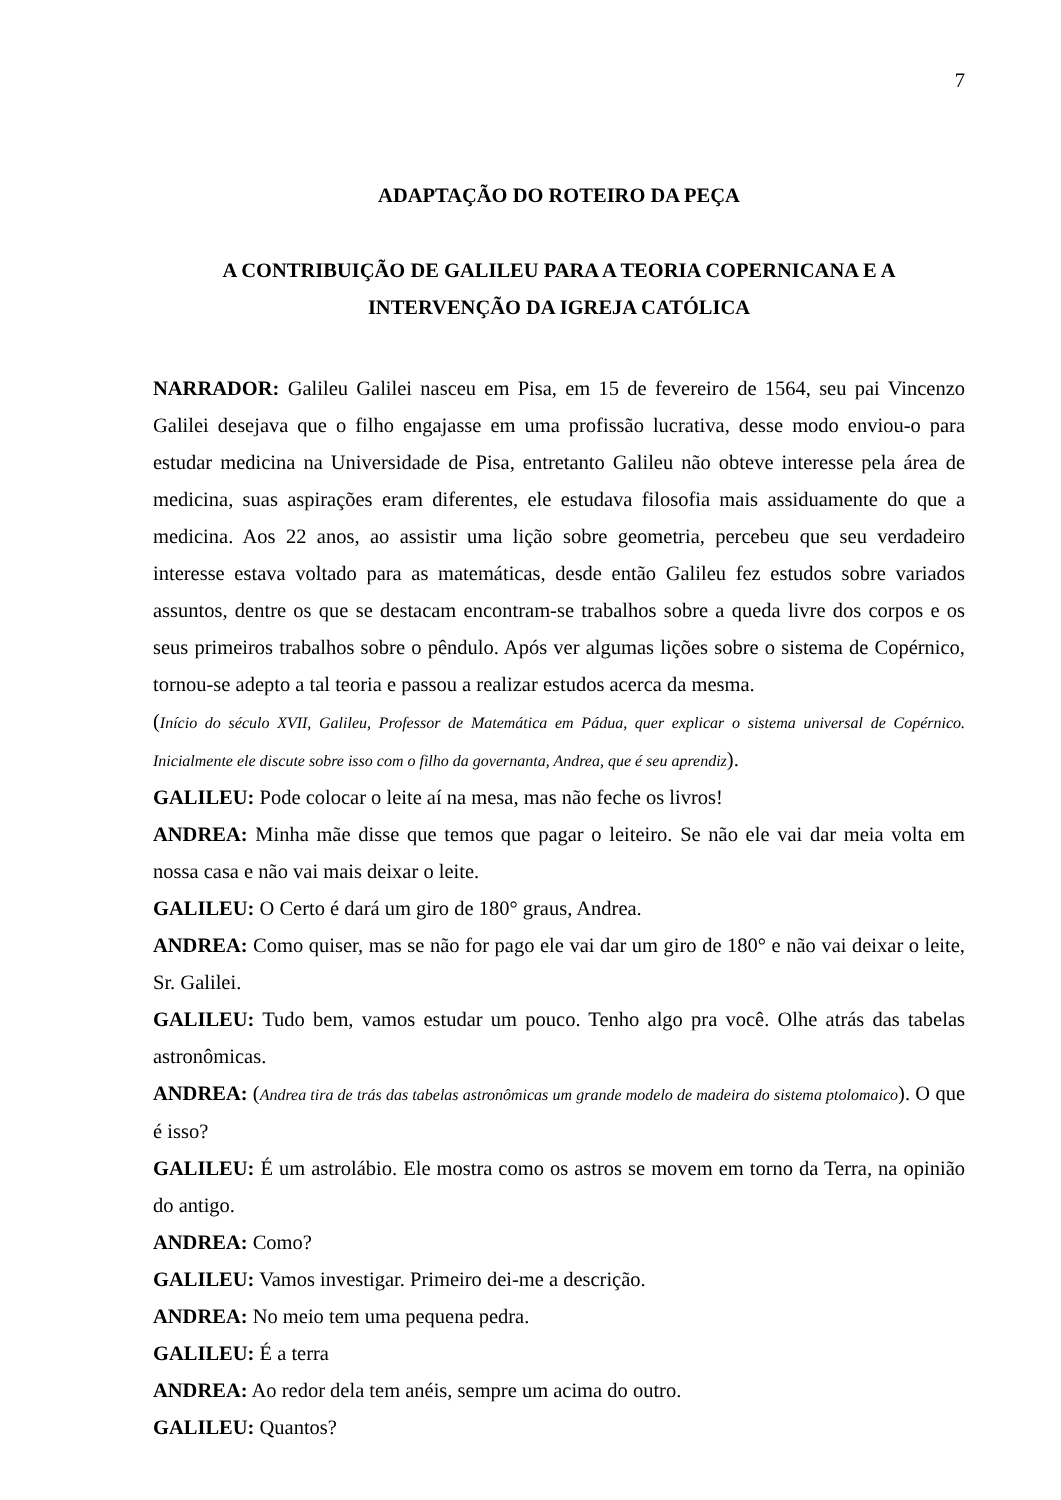7
ADAPTAÇÃO DO ROTEIRO DA PEÇA
A CONTRIBUIÇÃO DE GALILEU PARA A TEORIA COPERNICANA E A INTERVENÇÃO DA IGREJA CATÓLICA
NARRADOR: Galileu Galilei nasceu em Pisa, em 15 de fevereiro de 1564, seu pai Vincenzo Galilei desejava que o filho engajasse em uma profissão lucrativa, desse modo enviou-o para estudar medicina na Universidade de Pisa, entretanto Galileu não obteve interesse pela área de medicina, suas aspirações eram diferentes, ele estudava filosofia mais assiduamente do que a medicina. Aos 22 anos, ao assistir uma lição sobre geometria, percebeu que seu verdadeiro interesse estava voltado para as matemáticas, desde então Galileu fez estudos sobre variados assuntos, dentre os que se destacam encontram-se trabalhos sobre a queda livre dos corpos e os seus primeiros trabalhos sobre o pêndulo. Após ver algumas lições sobre o sistema de Copérnico, tornou-se adepto a tal teoria e passou a realizar estudos acerca da mesma.
(Início do século XVII, Galileu, Professor de Matemática em Pádua, quer explicar o sistema universal de Copérnico. Inicialmente ele discute sobre isso com o filho da governanta, Andrea, que é seu aprendiz).
GALILEU: Pode colocar o leite aí na mesa, mas não feche os livros!
ANDREA: Minha mãe disse que temos que pagar o leiteiro. Se não ele vai dar meia volta em nossa casa e não vai mais deixar o leite.
GALILEU: O Certo é dará um giro de 180° graus, Andrea.
ANDREA: Como quiser, mas se não for pago ele vai dar um giro de 180° e não vai deixar o leite, Sr. Galilei.
GALILEU: Tudo bem, vamos estudar um pouco. Tenho algo pra você. Olhe atrás das tabelas astronômicas.
ANDREA: (Andrea tira de trás das tabelas astronômicas um grande modelo de madeira do sistema ptolomaico). O que é isso?
GALILEU: É um astrolábio. Ele mostra como os astros se movem em torno da Terra, na opinião do antigo.
ANDREA: Como?
GALILEU: Vamos investigar. Primeiro dei-me a descrição.
ANDREA: No meio tem uma pequena pedra.
GALILEU: É a terra
ANDREA: Ao redor dela tem anéis, sempre um acima do outro.
GALILEU: Quantos?